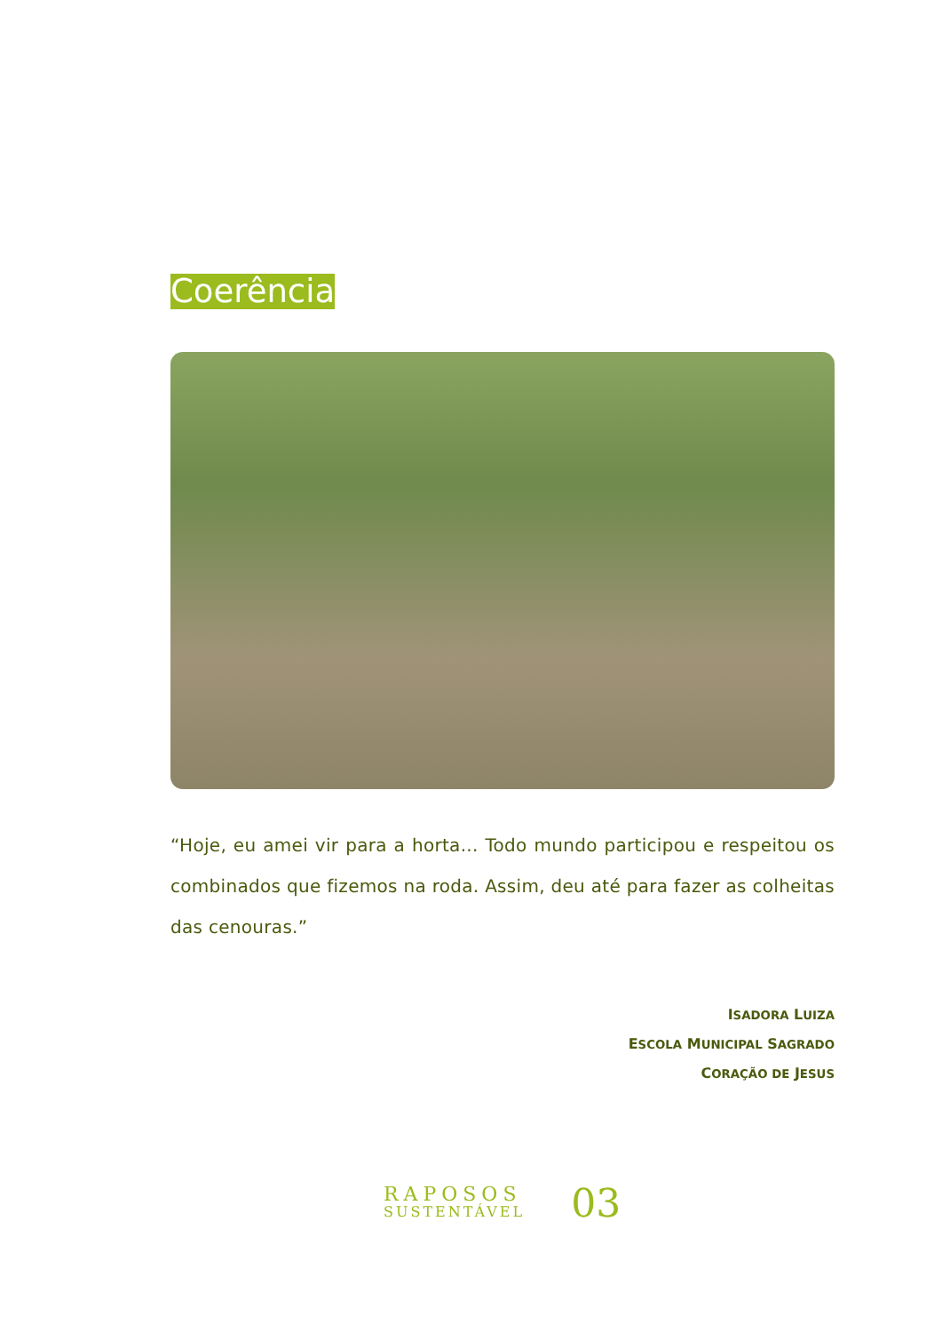Coerência
“Hoje, eu amei vir para a horta... Todo mundo participou e respeitou os combinados que fizemos na roda. Assim, deu até para fazer as colheitas das cenouras.”
ISADORA LUIZA
ESCOLA MUNICIPAL SAGRADO
CORAÇÃO DE JESUS
RAPOSOS
SUSTENTÁVEL
03